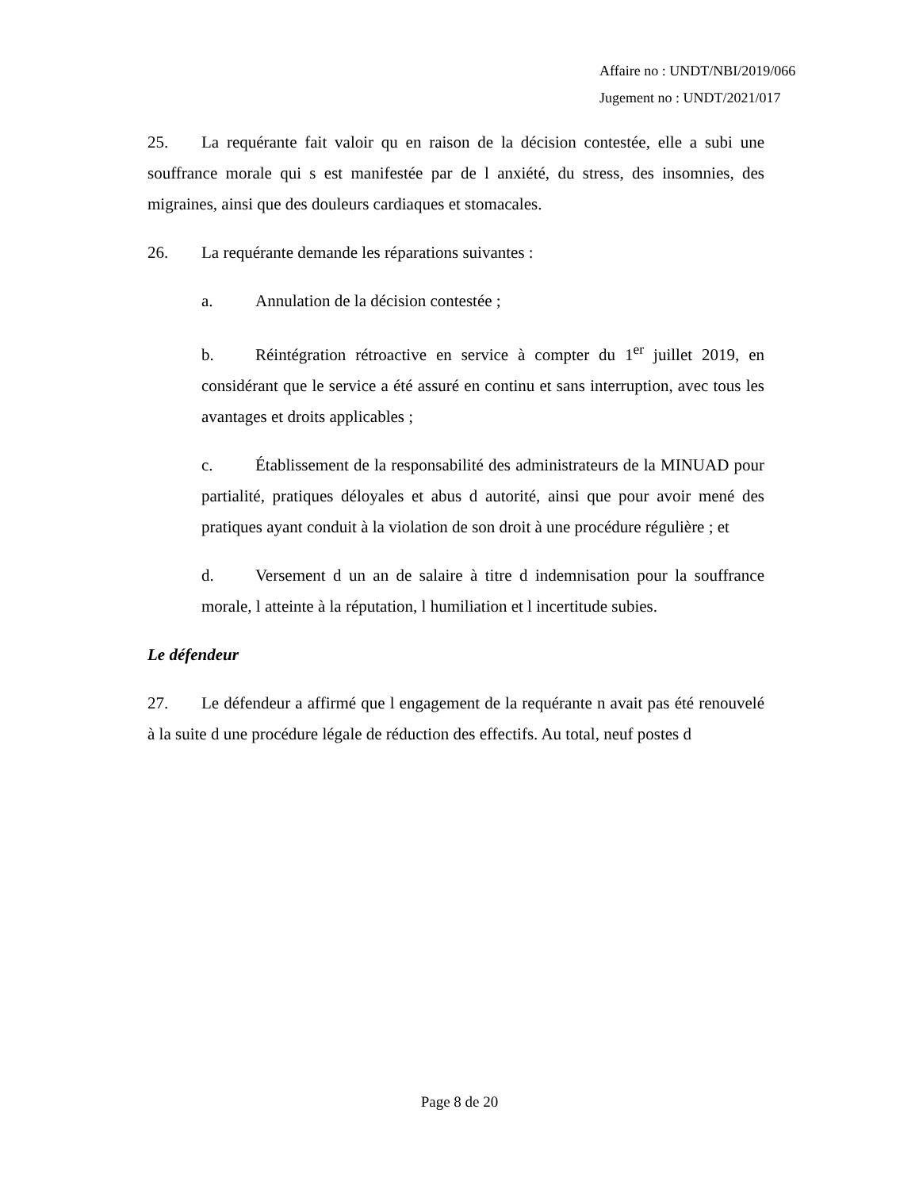Affaire no : UNDT/NBI/2019/066
Jugement no : UNDT/2021/017
25. La requérante fait valoir qu en raison de la décision contestée, elle a subi une souffrance morale qui s est manifestée par de l anxiété, du stress, des insomnies, des migraines, ainsi que des douleurs cardiaques et stomacales.
26. La requérante demande les réparations suivantes :
a. Annulation de la décision contestée ;
b. Réintégration rétroactive en service à compter du 1<sup>er</sup> juillet 2019, en considérant que le service a été assuré en continu et sans interruption, avec tous les avantages et droits applicables ;
c. Établissement de la responsabilité des administrateurs de la MINUAD pour partialité, pratiques déloyales et abus d autorité, ainsi que pour avoir mené des pratiques ayant conduit à la violation de son droit à une procédure régulière ; et
d. Versement d un an de salaire à titre d indemnisation pour la souffrance morale, l atteinte à la réputation, l humiliation et l incertitude subies.
Le défendeur
27. Le défendeur a affirmé que l engagement de la requérante n avait pas été renouvelé à la suite d une procédure légale de réduction des effectifs. Au total, neuf postes d
Page 8 de 20